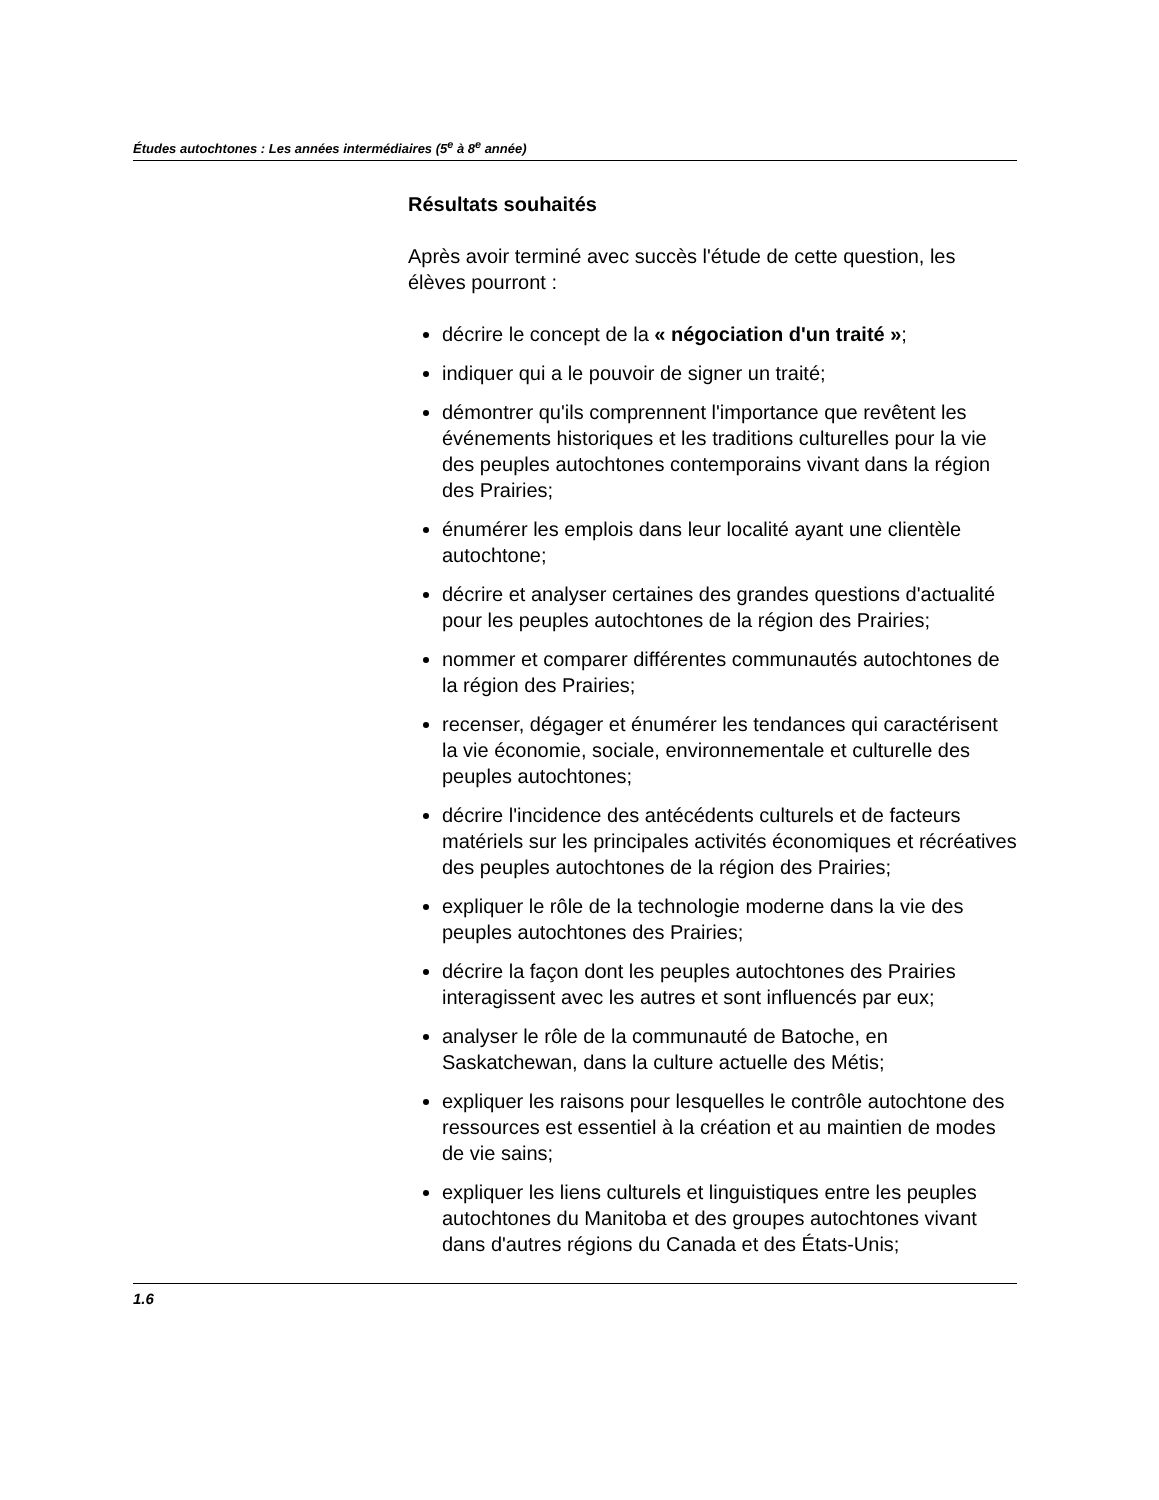Études autochtones : Les années intermédiaires (5<sup>e</sup> à 8<sup>e</sup> année)
Résultats souhaités
Après avoir terminé avec succès l'étude de cette question, les élèves pourront :
décrire le concept de la « négociation d'un traité »;
indiquer qui a le pouvoir de signer un traité;
démontrer qu'ils comprennent l'importance que revêtent les événements historiques et les traditions culturelles pour la vie des peuples autochtones contemporains vivant dans la région des Prairies;
énumérer les emplois dans leur localité ayant une clientèle autochtone;
décrire et analyser certaines des grandes questions d'actualité pour les peuples autochtones de la région des Prairies;
nommer et comparer différentes communautés autochtones de la région des Prairies;
recenser, dégager et énumérer les tendances qui caractérisent la vie économie, sociale, environnementale et culturelle des peuples autochtones;
décrire l'incidence des antécédents culturels et de facteurs matériels sur les principales activités économiques et récréatives des peuples autochtones de la région des Prairies;
expliquer le rôle de la technologie moderne dans la vie des peuples autochtones des Prairies;
décrire la façon dont les peuples autochtones des Prairies interagissent avec les autres et sont influencés par eux;
analyser le rôle de la communauté de Batoche, en Saskatchewan, dans la culture actuelle des Métis;
expliquer les raisons pour lesquelles le contrôle autochtone des ressources est essentiel à la création et au maintien de modes de vie sains;
expliquer les liens culturels et linguistiques entre les peuples autochtones du Manitoba et des groupes autochtones vivant dans d'autres régions du Canada et des États-Unis;
1.6